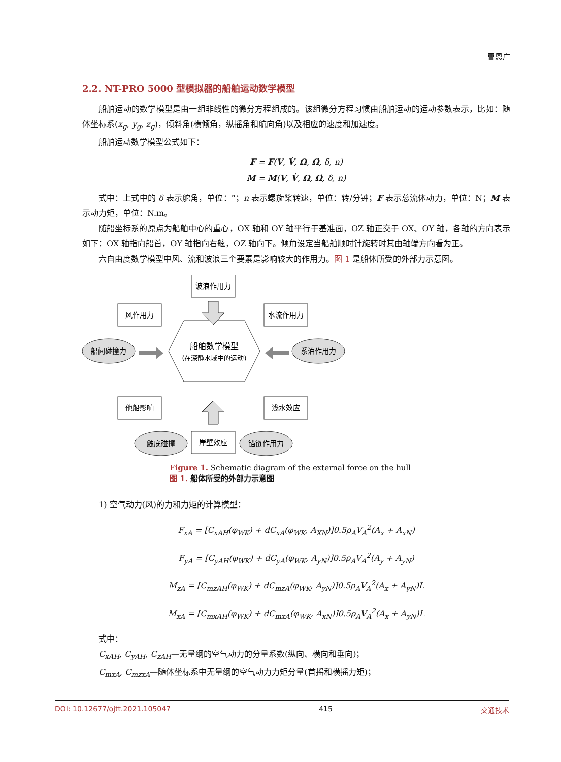曹恩广
2.2. NT-PRO 5000 型模拟器的船舶运动数学模型
船舶运动的数学模型是由一组非线性的微分方程组成的。该组微分方程习惯由船舶运动的运动参数表示，比如：随体坐标系(x<sub>g</sub>, y<sub>g</sub>, z<sub>g</sub>)，倾斜角(横倾角，纵摇角和航向角)以及相应的速度和加速度。
船舶运动数学模型公式如下：
F = F(V, V̇, Ω, Ω̇, δ, n)
M = M(V, V̇, Ω, Ω̇, δ, n)
式中：上式中的 δ 表示舵角，单位：°；n 表示螺旋桨转速，单位：转/分钟；F 表示总流体动力，单位：N；M 表示动力矩，单位：N.m。
随船坐标系的原点为船舶中心的重心，OX 轴和 OY 轴平行于基准面，OZ 轴正交于 OX、OY 轴，各轴的方向表示如下：OX 轴指向船首，OY 轴指向右舷，OZ 轴向下。倾角设定当船舶顺时针旋转时其由轴端方向看为正。
六自由度数学模型中风、流和波浪三个要素是影响较大的作用力。图 1 是船体所受的外部力示意图。
船舶数学模型
(在深静水域中的运动)
波浪作用力
风作用力
水流作用力
船间碰撞力
系泊作用力
他船影响
浅水效应
触底碰撞
岸壁效应
锚链作用力
Figure 1. Schematic diagram of the external force on the hull
图 1. 船体所受的外部力示意图
1) 空气动力(风)的力和力矩的计算模型：
F<sub>xA</sub> = [C<sub>xAH</sub>(φ<sub>WK</sub>) + dC<sub>xA</sub>(φ<sub>WK</sub>, A<sub>XN</sub>)]0.5ρ<sub>A</sub>V<sub>A</sub><sup>2</sup>(A<sub>x</sub> + A<sub>xN</sub>)
F<sub>yA</sub> = [C<sub>yAH</sub>(φ<sub>WK</sub>) + dC<sub>yA</sub>(φ<sub>WK</sub>, A<sub>yN</sub>)]0.5ρ<sub>A</sub>V<sub>A</sub><sup>2</sup>(A<sub>y</sub> + A<sub>yN</sub>)
M<sub>zA</sub> = [C<sub>mzAH</sub>(φ<sub>WK</sub>) + dC<sub>mzA</sub>(φ<sub>WK</sub>, A<sub>yN</sub>)]0.5ρ<sub>A</sub>V<sub>A</sub><sup>2</sup>(A<sub>x</sub> + A<sub>yN</sub>)L
M<sub>xA</sub> = [C<sub>mxAH</sub>(φ<sub>WK</sub>) + dC<sub>mxA</sub>(φ<sub>WK</sub>, A<sub>xN</sub>)]0.5ρ<sub>A</sub>V<sub>A</sub><sup>2</sup>(A<sub>x</sub> + A<sub>yN</sub>)L
式中：
C<sub>xAH</sub>, C<sub>yAH</sub>, C<sub>zAH</sub>—无量纲的空气动力的分量系数(纵向、横向和垂向)；
C<sub>mxA</sub>, C<sub>mzxA</sub>—随体坐标系中无量纲的空气动力力矩分量(首摇和横摇力矩)；
DOI: 10.12677/ojtt.2021.105047 415 交通技术